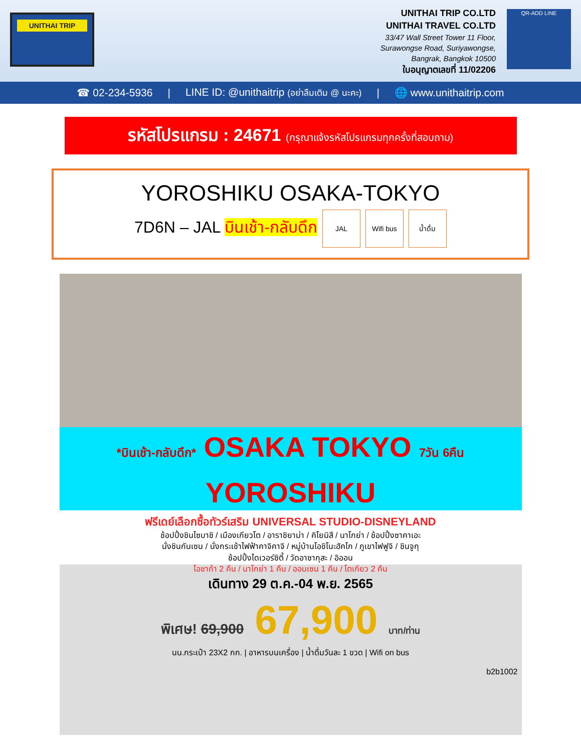UNITHAI TRIP
UNITHAI TRIP CO.LTD
UNITHAI TRAVEL CO.LTD
33/47 Wall Street Tower 11 Floor,
Surawongse Road, Suriyawongse,
Bangrak, Bangkok 10500
ใบอนุญาตเลขที่ 11/02206
QR-ADD LINE
☎ 02-234-5936 | LINE ID: @unithaitrip (อย่าลืมเติม @ นะคะ) | 🌐 www.unithaitrip.com
รหัสโปรแกรม : 24671 (กรุณาแจ้งรหัสโปรแกรมทุกครั้งที่สอบถาม)
YOROSHIKU OSAKA-TOKYO
7D6N – JAL บินเช้า-กลับดึก JAL Wifi bus น้ำดื่ม
*บินเช้า-กลับดึก* OSAKA TOKYO 7วัน 6คืน
YOROSHIKU
ฟรีเดย์เลือกซื้อทัวร์เสริม UNIVERSAL STUDIO-DISNEYLAND
ช้อปปิ้งชินไซบาชิ / เมืองเกียวโต / อาราชิยาม่า / คิโยมิสึ / นาโกย่า / ช้อปปิ้งซาคาเอะ
นั่งชินกันเซน / นั่งกระเช้าไฟฟ้าคาจิคาจิ / หมู่บ้านโอชิโนะฮัคไก / ภูเขาไฟฟูจิ / ชินจูกุ
ช้อปปิ้งไดเวอร์ซิตี้ / วัดอาซากุสะ / อิออน
โอซาก้า 2 คืน / นาโกย่า 1 คืน / ออนเซน 1 คืน / โตเกียว 2 คืน
เดินทาง 29 ต.ค.-04 พ.ย. 2565
พิเศษ! 69,900 67,900 บาท/ท่าน
นน.กระเป๋า 23X2 กก. | อาหารบนเครื่อง | น้ำดื่มวันละ 1 ขวด | Wifi on bus
b2b1002